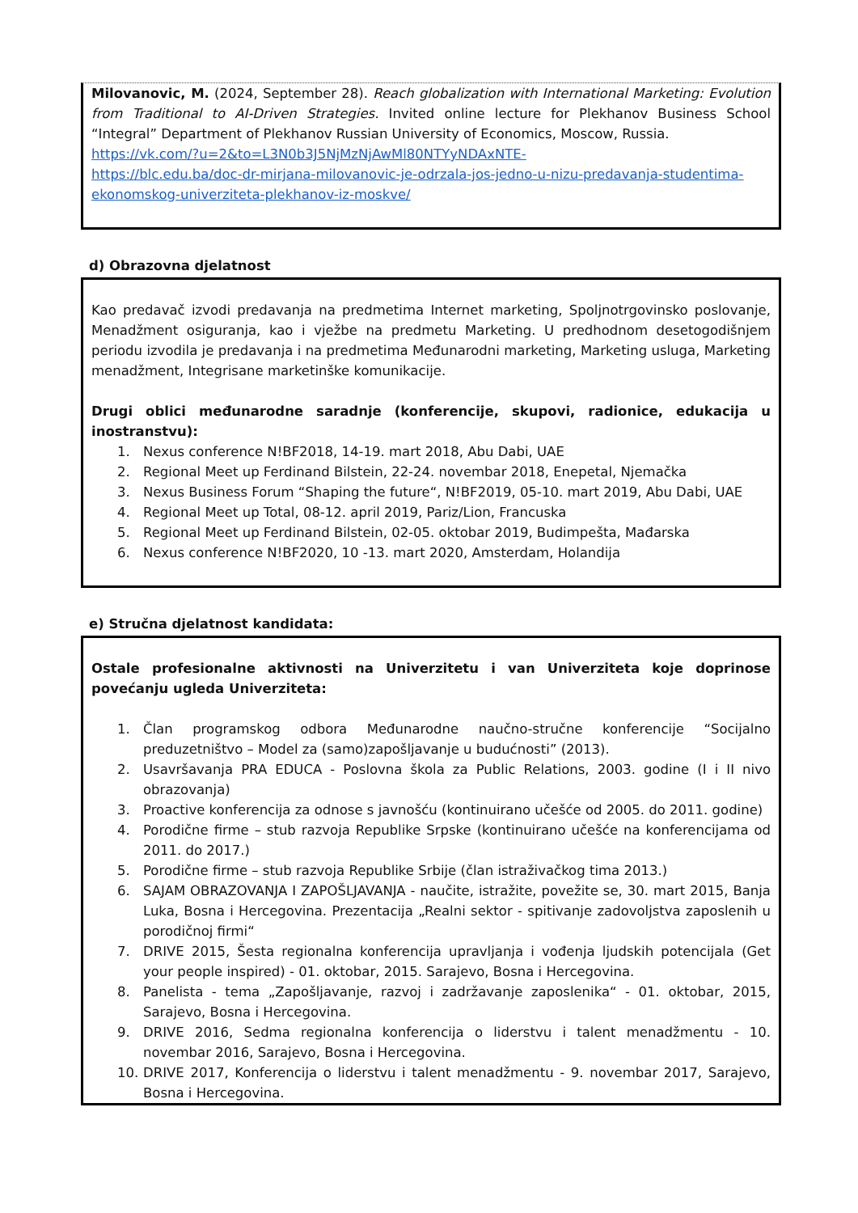Milovanovic, M. (2024, September 28). Reach globalization with International Marketing: Evolution from Traditional to AI-Driven Strategies. Invited online lecture for Plekhanov Business School “Integral” Department of Plekhanov Russian University of Economics, Moscow, Russia.
https://vk.com/?u=2&to=L3N0b3J5NjMzNjAwMl80NTYyNDAxNTE-
https://blc.edu.ba/doc-dr-mirjana-milovanovic-je-odrzala-jos-jedno-u-nizu-predavanja-studentima-ekonomskog-univerziteta-plekhanov-iz-moskve/
d) Obrazovna djelatnost
Kao predavač izvodi predavanja na predmetima Internet marketing, Spoljnotrgovinsko poslovanje, Menadžment osiguranja, kao i vježbe na predmetu Marketing. U predhodnom desetogodišnjem periodu izvodila je predavanja i na predmetima Međunarodni marketing, Marketing usluga, Marketing menadžment, Integrisane marketinške komunikacije.
Drugi oblici međunarodne saradnje (konferencije, skupovi, radionice, edukacija u inostranstvu):
1. Nexus conference N!BF2018, 14-19. mart 2018, Abu Dabi, UAE
2. Regional Meet up Ferdinand Bilstein, 22-24. novembar 2018, Enepetal, Njemačka
3. Nexus Business Forum “Shaping the future“, N!BF2019, 05-10. mart 2019, Abu Dabi, UAE
4. Regional Meet up Total, 08-12. april 2019, Pariz/Lion, Francuska
5. Regional Meet up Ferdinand Bilstein, 02-05. oktobar 2019, Budimpešta, Mađarska
6. Nexus conference N!BF2020, 10 -13. mart 2020, Amsterdam, Holandija
e) Stručna djelatnost kandidata:
Ostale profesionalne aktivnosti na Univerzitetu i van Univerziteta koje doprinose povećanju ugleda Univerziteta:
1. Član programskog odbora Međunarodne naučno-stručne konferencije “Socijalno preduzetništvo – Model za (samo)zapošljavanje u budućnosti” (2013).
2. Usavršavanja PRA EDUCA - Poslovna škola za Public Relations, 2003. godine (I i II nivo obrazovanja)
3. Proactive konferencija za odnose s javnošću (kontinuirano učešće od 2005. do 2011. godine)
4. Porodične firme – stub razvoja Republike Srpske (kontinuirano učešće na konferencijama od 2011. do 2017.)
5. Porodične firme – stub razvoja Republike Srbije (član istraživačkog tima 2013.)
6. SAJAM OBRAZOVANJA I ZAPOŠLJAVANJA - naučite, istražite, povežite se, 30. mart 2015, Banja Luka, Bosna i Hercegovina. Prezentacija „Realni sektor - spitivanje zadovoljstva zaposlenih u porodičnoj firmi“
7. DRIVE 2015, Šesta regionalna konferencija upravljanja i vođenja ljudskih potencijala (Get your people inspired) - 01. oktobar, 2015. Sarajevo, Bosna i Hercegovina.
8. Panelista - tema „Zapošljavanje, razvoj i zadržavanje zaposlenika“ - 01. oktobar, 2015, Sarajevo, Bosna i Hercegovina.
9. DRIVE 2016, Sedma regionalna konferencija o liderstvu i talent menadžmentu - 10. novembar 2016, Sarajevo, Bosna i Hercegovina.
10. DRIVE 2017, Konferencija o liderstvu i talent menadžmentu - 9. novembar 2017, Sarajevo, Bosna i Hercegovina.